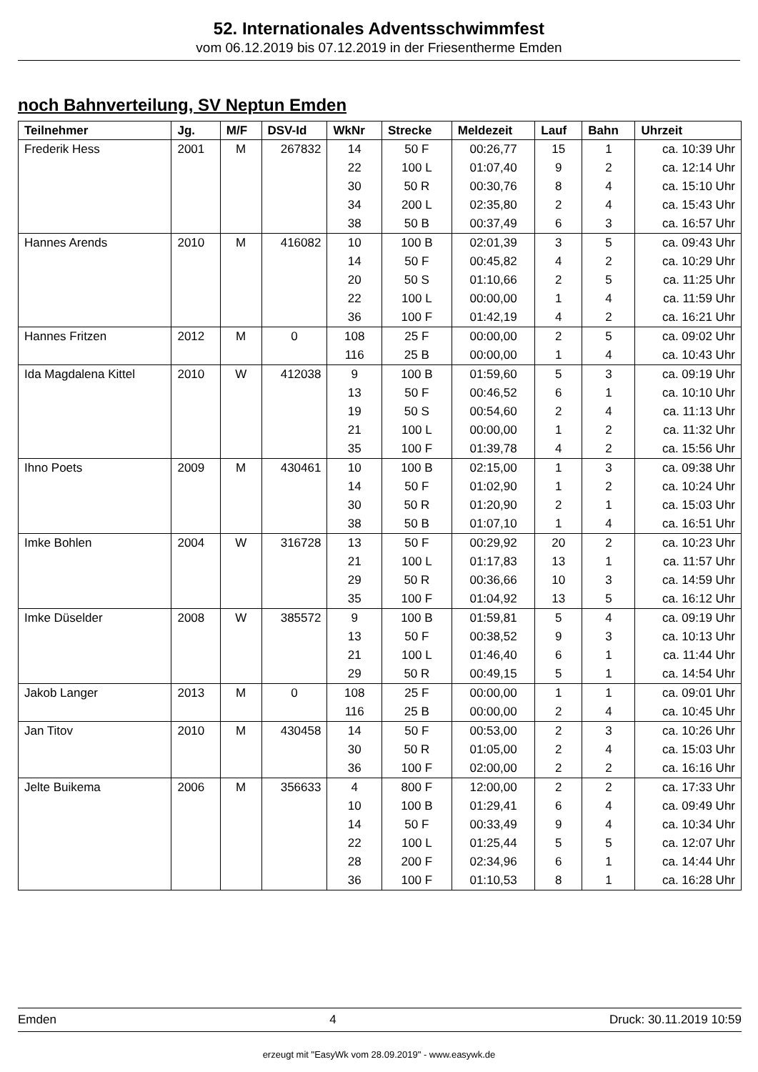52. Internationales Adventsschwimmfest
vom 06.12.2019 bis 07.12.2019 in der Friesentherme Emden
noch Bahnverteilung, SV Neptun Emden
| Teilnehmer | Jg. | M/F | DSV-Id | WkNr | Strecke | Meldezeit | Lauf | Bahn | Uhrzeit |
| --- | --- | --- | --- | --- | --- | --- | --- | --- | --- |
| Frederik Hess | 2001 | M | 267832 | 14 | 50 F | 00:26,77 | 15 | 1 | ca. 10:39 Uhr |
| | | | | 22 | 100 L | 01:07,40 | 9 | 2 | ca. 12:14 Uhr |
| | | | | 30 | 50 R | 00:30,76 | 8 | 4 | ca. 15:10 Uhr |
| | | | | 34 | 200 L | 02:35,80 | 2 | 4 | ca. 15:43 Uhr |
| | | | | 38 | 50 B | 00:37,49 | 6 | 3 | ca. 16:57 Uhr |
| Hannes Arends | 2010 | M | 416082 | 10 | 100 B | 02:01,39 | 3 | 5 | ca. 09:43 Uhr |
| | | | | 14 | 50 F | 00:45,82 | 4 | 2 | ca. 10:29 Uhr |
| | | | | 20 | 50 S | 01:10,66 | 2 | 5 | ca. 11:25 Uhr |
| | | | | 22 | 100 L | 00:00,00 | 1 | 4 | ca. 11:59 Uhr |
| | | | | 36 | 100 F | 01:42,19 | 4 | 2 | ca. 16:21 Uhr |
| Hannes Fritzen | 2012 | M | 0 | 108 | 25 F | 00:00,00 | 2 | 5 | ca. 09:02 Uhr |
| | | | | 116 | 25 B | 00:00,00 | 1 | 4 | ca. 10:43 Uhr |
| Ida Magdalena Kittel | 2010 | W | 412038 | 9 | 100 B | 01:59,60 | 5 | 3 | ca. 09:19 Uhr |
| | | | | 13 | 50 F | 00:46,52 | 6 | 1 | ca. 10:10 Uhr |
| | | | | 19 | 50 S | 00:54,60 | 2 | 4 | ca. 11:13 Uhr |
| | | | | 21 | 100 L | 00:00,00 | 1 | 2 | ca. 11:32 Uhr |
| | | | | 35 | 100 F | 01:39,78 | 4 | 2 | ca. 15:56 Uhr |
| Ihno Poets | 2009 | M | 430461 | 10 | 100 B | 02:15,00 | 1 | 3 | ca. 09:38 Uhr |
| | | | | 14 | 50 F | 01:02,90 | 1 | 2 | ca. 10:24 Uhr |
| | | | | 30 | 50 R | 01:20,90 | 2 | 1 | ca. 15:03 Uhr |
| | | | | 38 | 50 B | 01:07,10 | 1 | 4 | ca. 16:51 Uhr |
| Imke Bohlen | 2004 | W | 316728 | 13 | 50 F | 00:29,92 | 20 | 2 | ca. 10:23 Uhr |
| | | | | 21 | 100 L | 01:17,83 | 13 | 1 | ca. 11:57 Uhr |
| | | | | 29 | 50 R | 00:36,66 | 10 | 3 | ca. 14:59 Uhr |
| | | | | 35 | 100 F | 01:04,92 | 13 | 5 | ca. 16:12 Uhr |
| Imke Düselder | 2008 | W | 385572 | 9 | 100 B | 01:59,81 | 5 | 4 | ca. 09:19 Uhr |
| | | | | 13 | 50 F | 00:38,52 | 9 | 3 | ca. 10:13 Uhr |
| | | | | 21 | 100 L | 01:46,40 | 6 | 1 | ca. 11:44 Uhr |
| | | | | 29 | 50 R | 00:49,15 | 5 | 1 | ca. 14:54 Uhr |
| Jakob Langer | 2013 | M | 0 | 108 | 25 F | 00:00,00 | 1 | 1 | ca. 09:01 Uhr |
| | | | | 116 | 25 B | 00:00,00 | 2 | 4 | ca. 10:45 Uhr |
| Jan Titov | 2010 | M | 430458 | 14 | 50 F | 00:53,00 | 2 | 3 | ca. 10:26 Uhr |
| | | | | 30 | 50 R | 01:05,00 | 2 | 4 | ca. 15:03 Uhr |
| | | | | 36 | 100 F | 02:00,00 | 2 | 2 | ca. 16:16 Uhr |
| Jelte Buikema | 2006 | M | 356633 | 4 | 800 F | 12:00,00 | 2 | 2 | ca. 17:33 Uhr |
| | | | | 10 | 100 B | 01:29,41 | 6 | 4 | ca. 09:49 Uhr |
| | | | | 14 | 50 F | 00:33,49 | 9 | 4 | ca. 10:34 Uhr |
| | | | | 22 | 100 L | 01:25,44 | 5 | 5 | ca. 12:07 Uhr |
| | | | | 28 | 200 F | 02:34,96 | 6 | 1 | ca. 14:44 Uhr |
| | | | | 36 | 100 F | 01:10,53 | 8 | 1 | ca. 16:28 Uhr |
Emden 4 Druck: 30.11.2019 10:59
erzeugt mit "EasyWk vom 28.09.2019" - www.easywk.de